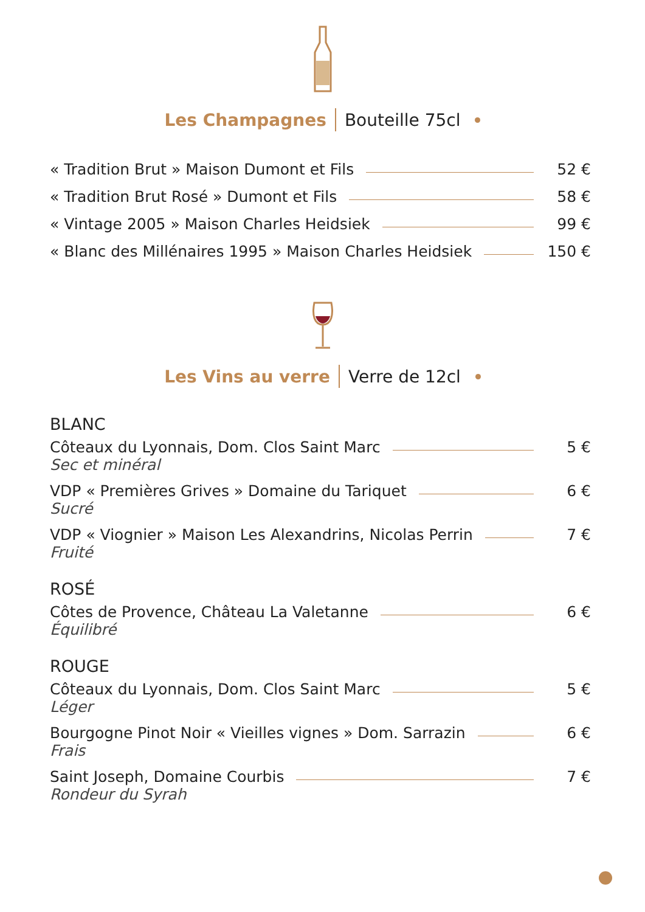Les Champagnes Bouteille 75cl
« Tradition Brut » Maison Dumont et Fils 52 €
« Tradition Brut Rosé » Dumont et Fils 58 €
« Vintage 2005 » Maison Charles Heidsiek 99 €
« Blanc des Millénaires 1995 » Maison Charles Heidsiek 150 €
Les Vins au verre Verre de 12cl
BLANC
Côteaux du Lyonnais, Dom. Clos Saint Marc 5 €
Sec et minéral
VDP « Premières Grives » Domaine du Tariquet 6 €
Sucré
VDP « Viognier » Maison Les Alexandrins, Nicolas Perrin 7 €
Fruité
ROSÉ
Côtes de Provence, Château La Valetanne 6 €
Équilibré
ROUGE
Côteaux du Lyonnais, Dom. Clos Saint Marc 5 €
Léger
Bourgogne Pinot Noir « Vieilles vignes » Dom. Sarrazin 6 €
Frais
Saint Joseph, Domaine Courbis 7 €
Rondeur du Syrah